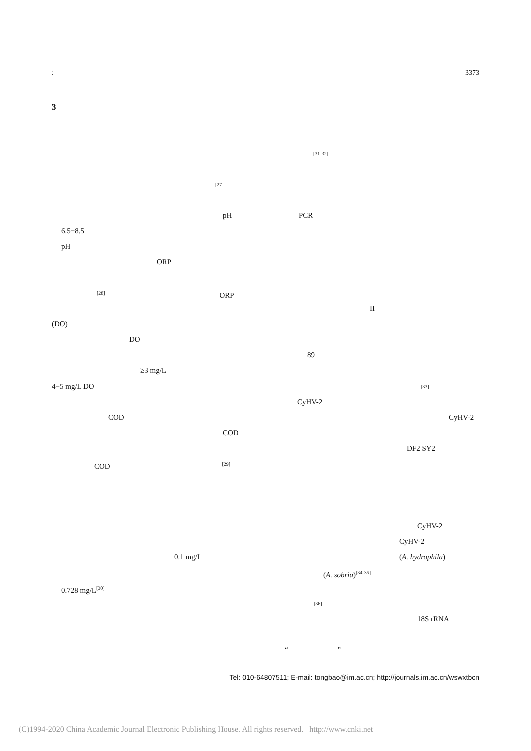: 3373
3
<sup>[27]</sup>
pH
6.5−8.5
pH
ORP
<sup>[28]</sup> ORP
(DO)
DO
≥3 mg/L
4−5 mg/L DO
COD
COD
COD <sup>[29]</sup>
0.1 mg/L
0.728 mg/L<sup>[30]</sup>
<sup>[31-32]</sup>
PCR
II
89
<sup>[33]</sup>
CyHV-2
CyHV-2
DF2 SY2
CyHV-2
CyHV-2
(A. hydrophila)
(A. sobria)<sup>[34-35]</sup>
<sup>[36]</sup>
18S rRNA
“ ”
Tel: 010-64807511; E-mail: tongbao@im.ac.cn; http://journals.im.ac.cn/wswxtbcn
(C)1994-2020 China Academic Journal Electronic Publishing House. All rights reserved. http://www.cnki.net